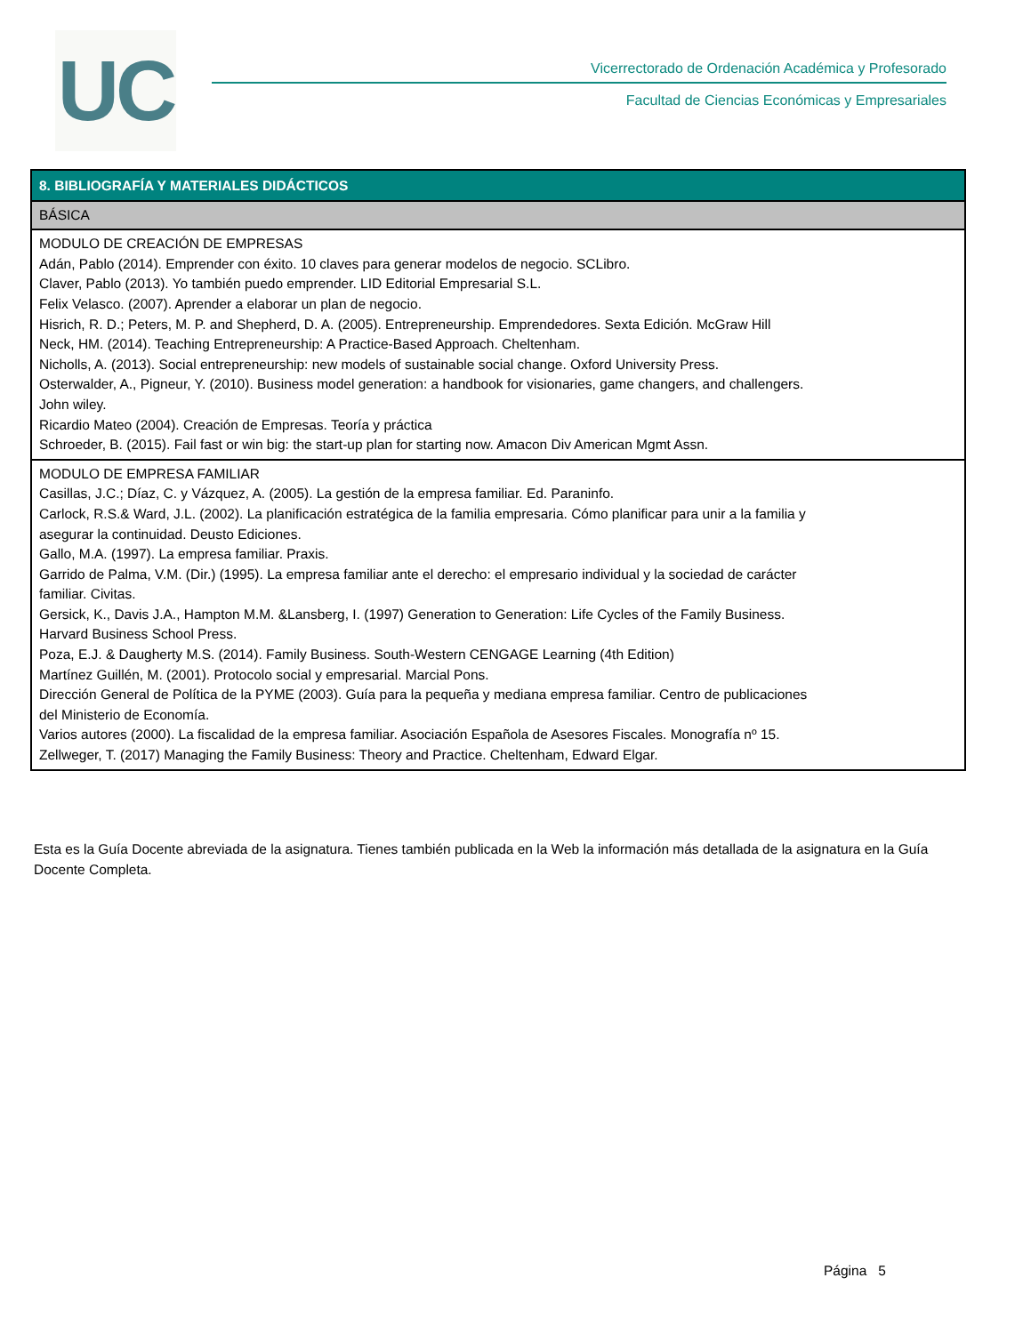UC
Vicerrectorado de Ordenación Académica y Profesorado
Facultad de Ciencias Económicas y Empresariales
| 8. BIBLIOGRAFÍA Y MATERIALES DIDÁCTICOS |
| --- |
| BÁSICA |
| MODULO DE CREACIÓN DE EMPRESAS Adán, Pablo (2014). Emprender con éxito. 10 claves para generar modelos de negocio. SCLibro. Claver, Pablo (2013). Yo también puedo emprender. LID Editorial Empresarial S.L. Felix Velasco. (2007). Aprender a elaborar un plan de negocio. Hisrich, R. D.; Peters, M. P. and Shepherd, D. A. (2005). Entrepreneurship. Emprendedores. Sexta Edición. McGraw Hill Neck, HM. (2014). Teaching Entrepreneurship: A Practice-Based Approach. Cheltenham. Nicholls, A. (2013). Social entrepreneurship: new models of sustainable social change. Oxford University Press. Osterwalder, A., Pigneur, Y. (2010). Business model generation: a handbook for visionaries, game changers, and challengers. John wiley. Ricardio Mateo (2004). Creación de Empresas. Teoría y práctica Schroeder, B. (2015). Fail fast or win big: the start-up plan for starting now. Amacon Div American Mgmt Assn. |
| MODULO DE EMPRESA FAMILIAR Casillas, J.C.; Díaz, C. y Vázquez, A. (2005). La gestión de la empresa familiar. Ed. Paraninfo. Carlock, R.S.& Ward, J.L. (2002). La planificación estratégica de la familia empresaria. Cómo planificar para unir a la familia y asegurar la continuidad. Deusto Ediciones. Gallo, M.A. (1997). La empresa familiar. Praxis. Garrido de Palma, V.M. (Dir.) (1995). La empresa familiar ante el derecho: el empresario individual y la sociedad de carácter familiar. Civitas. Gersick, K., Davis J.A., Hampton M.M. &Lansberg, I. (1997) Generation to Generation: Life Cycles of the Family Business. Harvard Business School Press. Poza, E.J. & Daugherty M.S. (2014). Family Business. South-Western CENGAGE Learning (4th Edition) Martínez Guillén, M. (2001). Protocolo social y empresarial. Marcial Pons. Dirección General de Política de la PYME (2003). Guía para la pequeña y mediana empresa familiar. Centro de publicaciones del Ministerio de Economía. Varios autores (2000). La fiscalidad de la empresa familiar. Asociación Española de Asesores Fiscales. Monografía nº 15. Zellweger, T. (2017) Managing the Family Business: Theory and Practice. Cheltenham, Edward Elgar. |
Esta es la Guía Docente abreviada de la asignatura. Tienes también publicada en la Web la información más detallada de la asignatura en la Guía Docente Completa.
Página 5